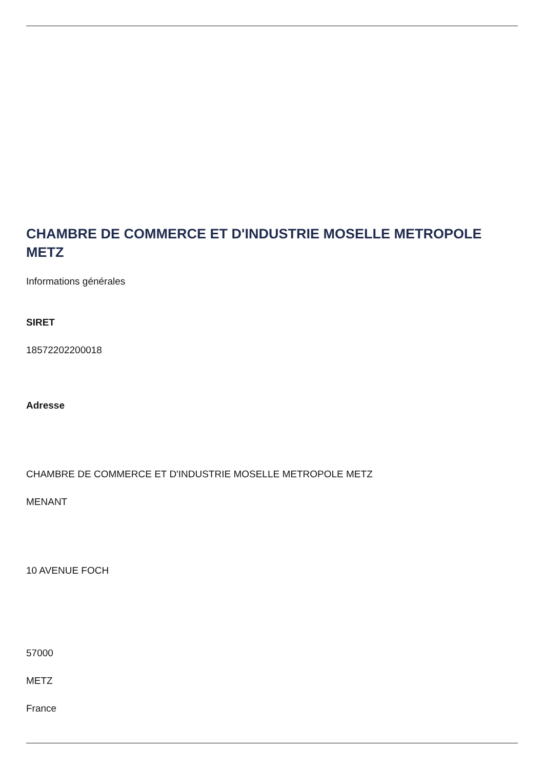CHAMBRE DE COMMERCE ET D'INDUSTRIE MOSELLE METROPOLE METZ
Informations générales
SIRET
18572202200018
Adresse
CHAMBRE DE COMMERCE ET D'INDUSTRIE MOSELLE METROPOLE METZ
MENANT
10 AVENUE FOCH
57000
METZ
France